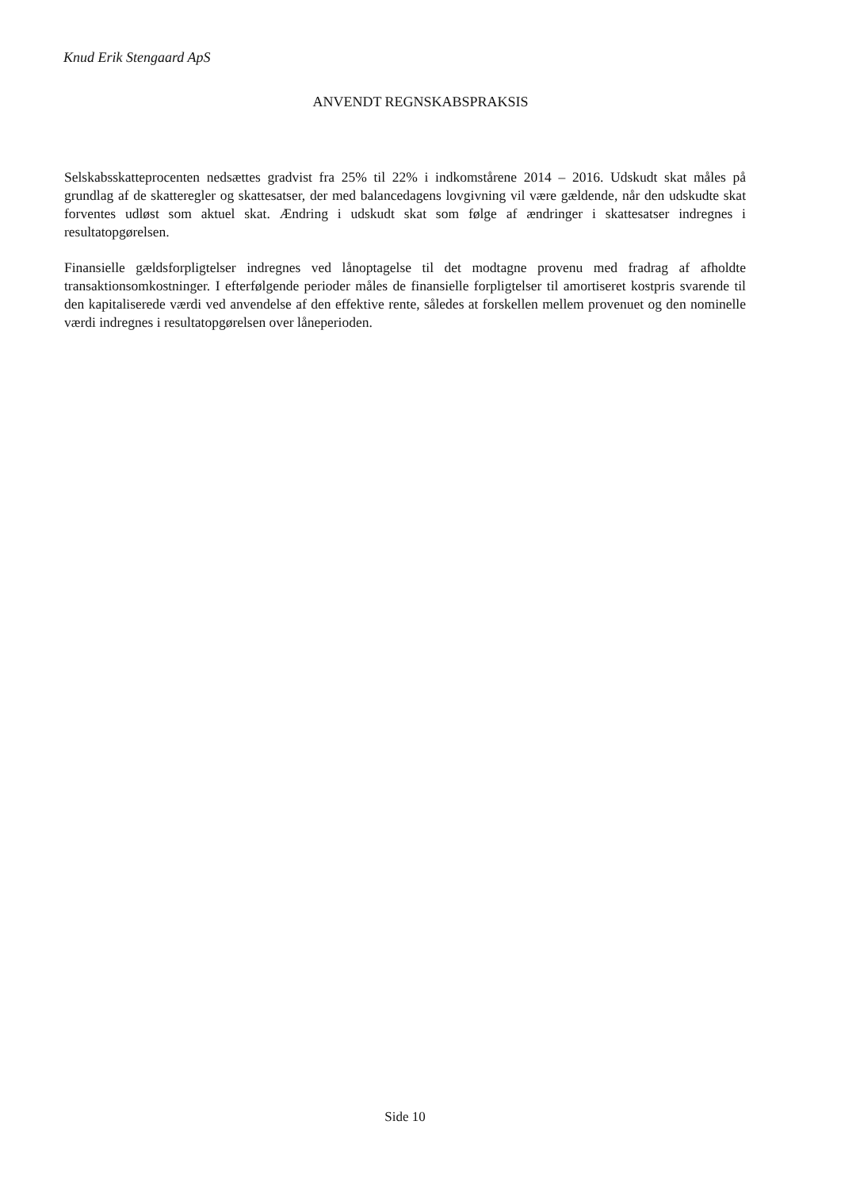Knud Erik Stengaard ApS
ANVENDT REGNSKABSPRAKSIS
Selskabsskatteprocenten nedsættes gradvist fra 25% til 22% i indkomstårene 2014 – 2016. Udskudt skat måles på grundlag af de skatteregler og skattesatser, der med balancedagens lovgivning vil være gældende, når den udskudte skat forventes udløst som aktuel skat. Ændring i udskudt skat som følge af ændringer i skattesatser indregnes i resultatopgørelsen.
Finansielle gældsforpligtelser indregnes ved lånoptagelse til det modtagne provenu med fradrag af afholdte transaktionsomkostninger. I efterfølgende perioder måles de finansielle forpligtelser til amortiseret kostpris svarende til den kapitaliserede værdi ved anvendelse af den effektive rente, således at forskellen mellem provenuet og den nominelle værdi indregnes i resultatopgørelsen over låneperioden.
Side 10